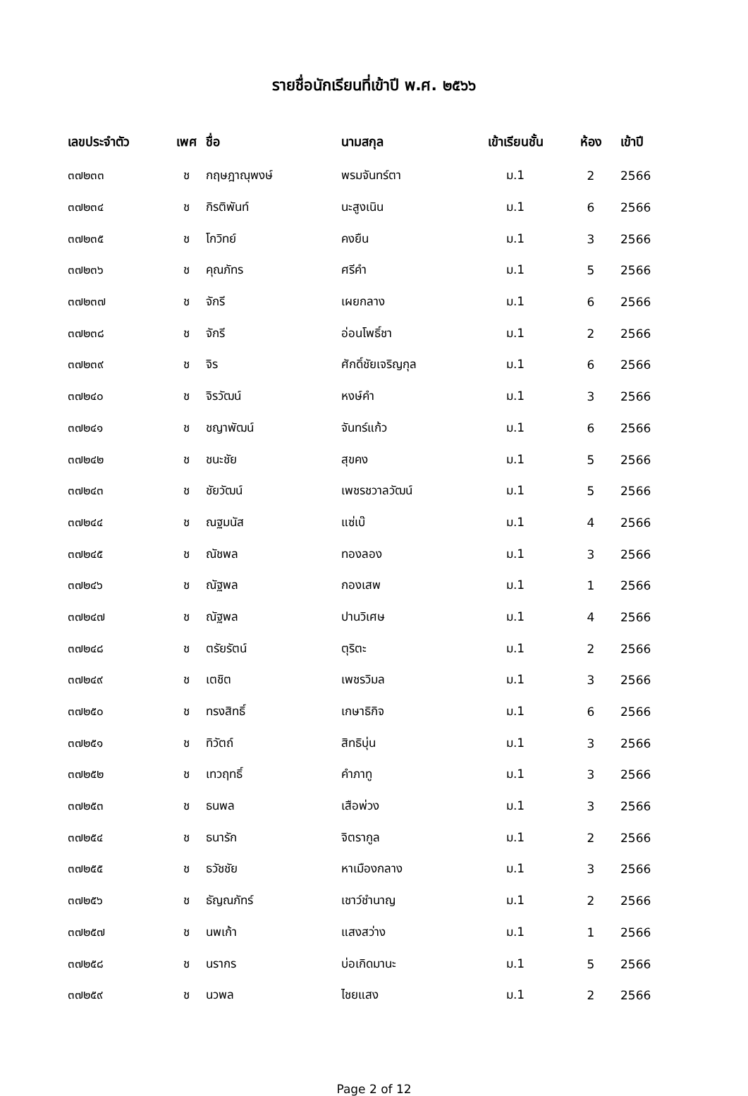รายชื่อนักเรียนที่เข้าปี พ.ศ. ๒๕๖๖
| เลขประจำตัว | เพศ | ชื่อ | นามสกุล | เข้าเรียนชั้น | ห้อง | เข้าปี |
| --- | --- | --- | --- | --- | --- | --- |
| ๓๗๒๓๓ | ช | กฤษฎาณุพงษ์ | พรมจันทร์ตา | ม.1 | 2 | 2566 |
| ๓๗๒๓๔ | ช | กิรติพันท์ | นะสูงเนิน | ม.1 | 6 | 2566 |
| ๓๗๒๓๕ | ช | โกวิทย์ | คงยืน | ม.1 | 3 | 2566 |
| ๓๗๒๓๖ | ช | คุณภัทร | ศรีคำ | ม.1 | 5 | 2566 |
| ๓๗๒๓๗ | ช | จักรี | เผยกลาง | ม.1 | 6 | 2566 |
| ๓๗๒๓๘ | ช | จักรี | อ่อนโพธิ์ชา | ม.1 | 2 | 2566 |
| ๓๗๒๓๙ | ช | จิร | ศักดิ์ชัยเจริญกุล | ม.1 | 6 | 2566 |
| ๓๗๒๔๐ | ช | จิรวัฒน์ | หงษ์คำ | ม.1 | 3 | 2566 |
| ๓๗๒๔๑ | ช | ชญาพัฒน์ | จันทร์แก้ว | ม.1 | 6 | 2566 |
| ๓๗๒๔๒ | ช | ชนะชัย | สุขคง | ม.1 | 5 | 2566 |
| ๓๗๒๔๓ | ช | ชัยวัฒน์ | เพชรชวาลวัฒน์ | ม.1 | 5 | 2566 |
| ๓๗๒๔๔ | ช | ณฐมนัส | แซ่เบ๊ | ม.1 | 4 | 2566 |
| ๓๗๒๔๕ | ช | ณัชพล | ทองลอง | ม.1 | 3 | 2566 |
| ๓๗๒๔๖ | ช | ณัฐพล | กองเสพ | ม.1 | 1 | 2566 |
| ๓๗๒๔๗ | ช | ณัฐพล | ปานวิเศษ | ม.1 | 4 | 2566 |
| ๓๗๒๔๘ | ช | ตรัยรัตน์ | ตุริตะ | ม.1 | 2 | 2566 |
| ๓๗๒๔๙ | ช | เตชิต | เพชรวิมล | ม.1 | 3 | 2566 |
| ๓๗๒๕๐ | ช | ทรงสิทธิ์ | เกษาธิกิจ | ม.1 | 6 | 2566 |
| ๓๗๒๕๑ | ช | ทิวัตถ์ | สิทธิบุ่น | ม.1 | 3 | 2566 |
| ๓๗๒๕๒ | ช | เทวฤทธิ์ | คำภาทู | ม.1 | 3 | 2566 |
| ๓๗๒๕๓ | ช | ธนพล | เสือพ่วง | ม.1 | 3 | 2566 |
| ๓๗๒๕๔ | ช | ธนารัก | จิตรากูล | ม.1 | 2 | 2566 |
| ๓๗๒๕๕ | ช | ธวัชชัย | หาเมืองกลาง | ม.1 | 3 | 2566 |
| ๓๗๒๕๖ | ช | ธัญณภัทร์ | เชาว์ชำนาญ | ม.1 | 2 | 2566 |
| ๓๗๒๕๗ | ช | นพเก้า | แสงสว่าง | ม.1 | 1 | 2566 |
| ๓๗๒๕๘ | ช | นรากร | บ่อเกิดมานะ | ม.1 | 5 | 2566 |
| ๓๗๒๕๙ | ช | นวพล | ไชยแสง | ม.1 | 2 | 2566 |
Page 2 of 12